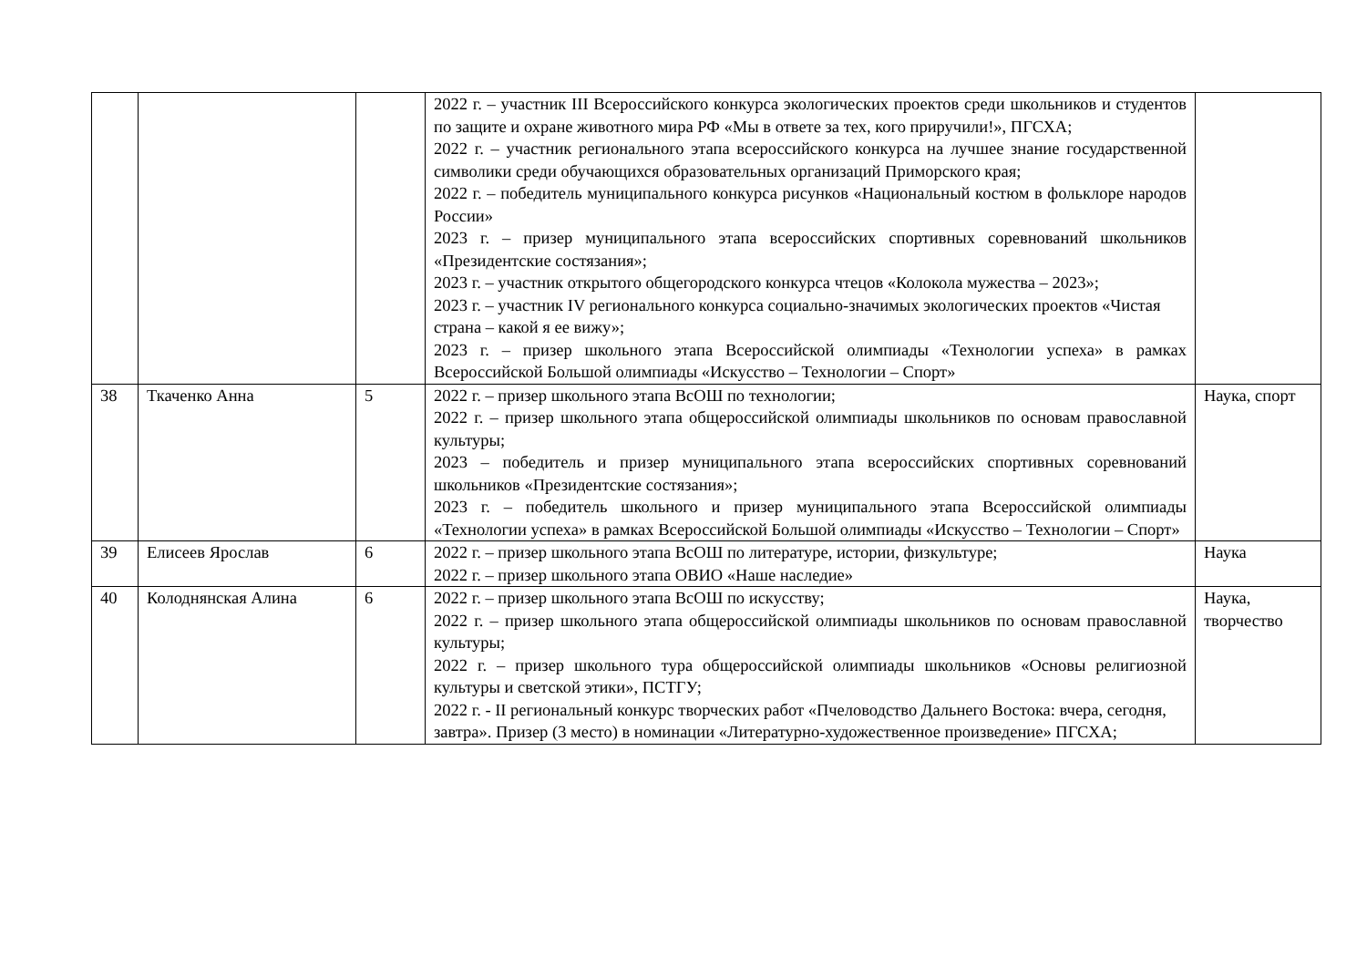| | | | 2022 г. – участник III Всероссийского конкурса экологических проектов среди школьников и студентов по защите и охране животного мира РФ «Мы в ответе за тех, кого приручили!», ПГСХА; 2022 г. – участник регионального этапа всероссийского конкурса на лучшее знание государственной символики среди обучающихся образовательных организаций Приморского края; 2022 г. – победитель муниципального конкурса рисунков «Национальный костюм в фольклоре народов России» 2023 г. – призер муниципального этапа всероссийских спортивных соревнований школьников «Президентские состязания»; 2023 г. – участник открытого общегородского конкурса чтецов «Колокола мужества – 2023»; 2023 г. – участник IV регионального конкурса социально-значимых экологических проектов «Чистая страна – какой я ее вижу»; 2023 г. – призер школьного этапа Всероссийской олимпиады «Технологии успеха» в рамках Всероссийской Большой олимпиады «Искусство – Технологии – Спорт» | |
| 38 | Ткаченко Анна | 5 | 2022 г. – призер школьного этапа ВсОШ по технологии; 2022 г. – призер школьного этапа общероссийской олимпиады школьников по основам православной культуры; 2023 – победитель и призер муниципального этапа всероссийских спортивных соревнований школьников «Президентские состязания»; 2023 г. – победитель школьного и призер муниципального этапа Всероссийской олимпиады «Технологии успеха» в рамках Всероссийской Большой олимпиады «Искусство – Технологии – Спорт» | Наука, спорт |
| 39 | Елисеев Ярослав | 6 | 2022 г. – призер школьного этапа ВсОШ по литературе, истории, физкультуре; 2022 г. – призер школьного этапа ОВИО «Наше наследие» | Наука |
| 40 | Колоднянская Алина | 6 | 2022 г. – призер школьного этапа ВсОШ по искусству; 2022 г. – призер школьного этапа общероссийской олимпиады школьников по основам православной культуры; 2022 г. – призер школьного тура общероссийской олимпиады школьников «Основы религиозной культуры и светской этики», ПСТГУ; 2022 г. - II региональный конкурс творческих работ «Пчеловодство Дальнего Востока: вчера, сегодня, завтра». Призер (3 место) в номинации «Литературно-художественное произведение» ПГСХА; | Наука, творчество |